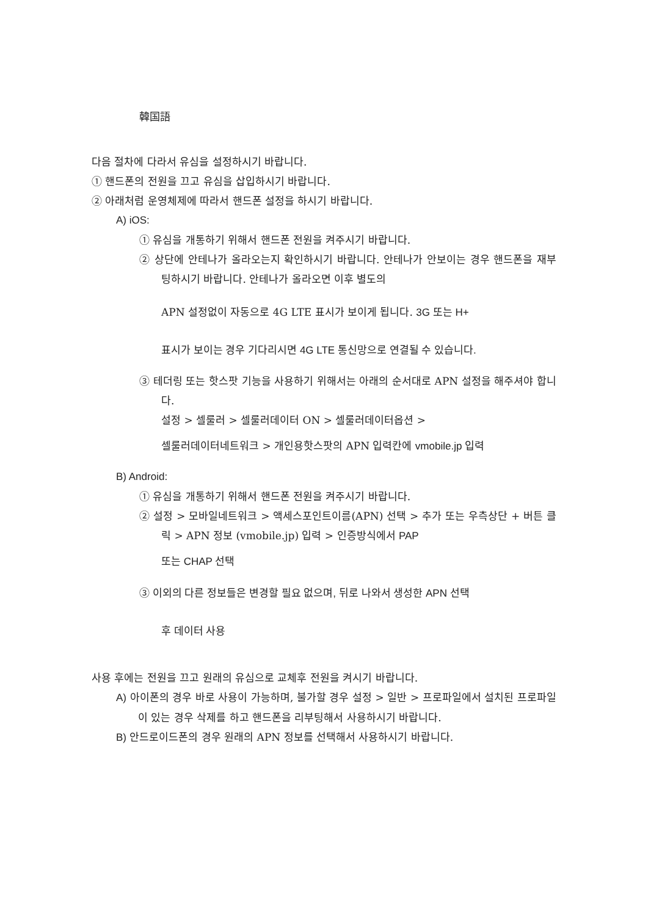韓国語
다음 절차에 다라서 유심을 설정하시기 바랍니다.
① 핸드폰의 전원을 끄고 유심을 삽입하시기 바랍니다.
② 아래처럼 운영체제에 따라서 핸드폰 설정을 하시기 바랍니다.
A) iOS:
① 유심을 개통하기 위해서 핸드폰 전원을 켜주시기 바랍니다.
② 상단에 안테나가 올라오는지 확인하시기 바랍니다. 안테나가 안보이는 경우 핸드폰을 재부팅하시기 바랍니다. 안테나가 올라오면 이후 별도의
APN 설정없이 자동으로 4G LTE 표시가 보이게 됩니다. 3G 또는 H+
표시가 보이는 경우 기다리시면 4G LTE 통신망으로 연결될 수 있습니다.
③ 테더링 또는 핫스팟 기능을 사용하기 위해서는 아래의 순서대로 APN 설정을 해주셔야 합니다.
설정 > 셀룰러 > 셀룰러데이터 ON > 셀룰러데이터옵션 >
셀룰러데이터네트워크 > 개인용핫스팟의 APN 입력칸에 vmobile.jp 입력
B) Android:
① 유심을 개통하기 위해서 핸드폰 전원을 켜주시기 바랍니다.
② 설정 > 모바일네트워크 > 액세스포인트이름(APN) 선택 > 추가 또는 우측상단 + 버튼 클릭 > APN 정보 (vmobile.jp) 입력 > 인증방식에서 PAP
또는 CHAP 선택
③ 이외의 다른 정보들은 변경할 필요 없으며, 뒤로 나와서 생성한 APN 선택
후 데이터 사용
사용 후에는 전원을 끄고 원래의 유심으로 교체후 전원을 켜시기 바랍니다.
A) 아이폰의 경우 바로 사용이 가능하며, 불가할 경우 설정 > 일반 > 프로파일에서 설치된 프로파일이 있는 경우 삭제를 하고 핸드폰을 리부팅해서 사용하시기 바랍니다.
B) 안드로이드폰의 경우 원래의 APN 정보를 선택해서 사용하시기 바랍니다.